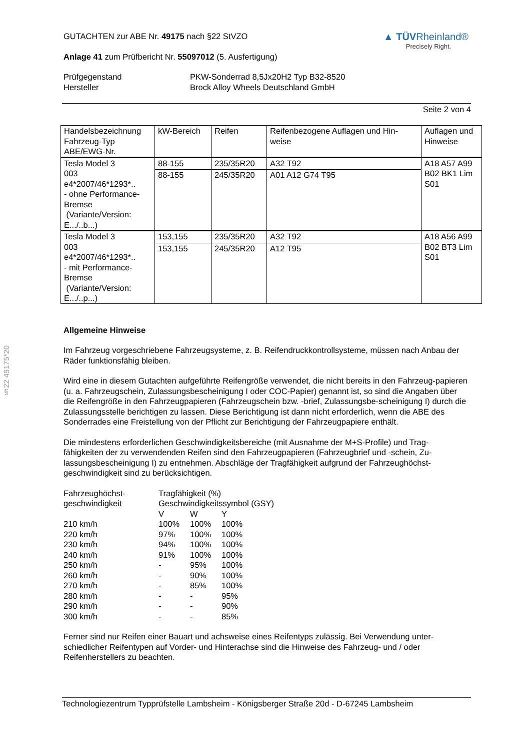§22 49175*20
GUTACHTEN zur ABE Nr. 49175 nach §22 StVZO
Anlage 41 zum Prüfbericht Nr. 55097012 (5. Ausfertigung)
▲ TÜVRheinland®
Precisely Right.
Prüfgegenstand
Hersteller
PKW-Sonderrad 8,5Jx20H2 Typ B32-8520
Brock Alloy Wheels Deutschland GmbH
Seite 2 von 4
| Handelsbezeichnung Fahrzeug-Typ ABE/EWG-Nr. | kW-Bereich | Reifen | Reifenbezogene Auflagen und Hin- weise | Auflagen und Hinweise |
| --- | --- | --- | --- | --- |
| Tesla Model 3 003 e4*2007/46*1293*.. - ohne Performance- Bremse (Variante/Version: E.../..b...) | 88-155 | 235/35R20 | A32 T92 | A18 A57 A99 B02 BK1 Lim S01 |
| | 88-155 | 245/35R20 | A01 A12 G74 T95 | |
| Tesla Model 3 003 e4*2007/46*1293*.. - mit Performance- Bremse (Variante/Version: E.../..p...) | 153,155 | 235/35R20 | A32 T92 | A18 A56 A99 B02 BT3 Lim S01 |
| | 153,155 | 245/35R20 | A12 T95 | |
Allgemeine Hinweise
Im Fahrzeug vorgeschriebene Fahrzeugsysteme, z. B. Reifendruckkontrollsysteme, müssen nach Anbau der Räder funktionsfähig bleiben.
Wird eine in diesem Gutachten aufgeführte Reifengröße verwendet, die nicht bereits in den Fahrzeug-papieren (u. a. Fahrzeugschein, Zulassungsbescheinigung I oder COC-Papier) genannt ist, so sind die Angaben über die Reifengröße in den Fahrzeugpapieren (Fahrzeugschein bzw. -brief, Zulassungsbe-scheinigung I) durch die Zulassungsstelle berichtigen zu lassen. Diese Berichtigung ist dann nicht erforderlich, wenn die ABE des Sonderrades eine Freistellung von der Pflicht zur Berichtigung der Fahrzeugpapiere enthält.
Die mindestens erforderlichen Geschwindigkeitsbereiche (mit Ausnahme der M+S-Profile) und Trag-fähigkeiten der zu verwendenden Reifen sind den Fahrzeugpapieren (Fahrzeugbrief und -schein, Zu-lassungsbescheinigung I) zu entnehmen. Abschläge der Tragfähigkeit aufgrund der Fahrzeughöchst-geschwindigkeit sind zu berücksichtigen.
| Fahrzeughöchst- geschwindigkeit | Tragfähigkeit (%) Geschwindigkeitssymbol (GSY) | | |
| | V | W | Y |
| 210 km/h | 100% | 100% | 100% |
| 220 km/h | 97% | 100% | 100% |
| 230 km/h | 94% | 100% | 100% |
| 240 km/h | 91% | 100% | 100% |
| 250 km/h | - | 95% | 100% |
| 260 km/h | - | 90% | 100% |
| 270 km/h | - | 85% | 100% |
| 280 km/h | - | - | 95% |
| 290 km/h | - | - | 90% |
| 300 km/h | - | - | 85% |
Ferner sind nur Reifen einer Bauart und achsweise eines Reifentyps zulässig. Bei Verwendung unter-schiedlicher Reifentypen auf Vorder- und Hinterachse sind die Hinweise des Fahrzeug- und / oder Reifenherstellers zu beachten.
Technologiezentrum Typprüfstelle Lambsheim - Königsberger Straße 20d - D-67245 Lambsheim